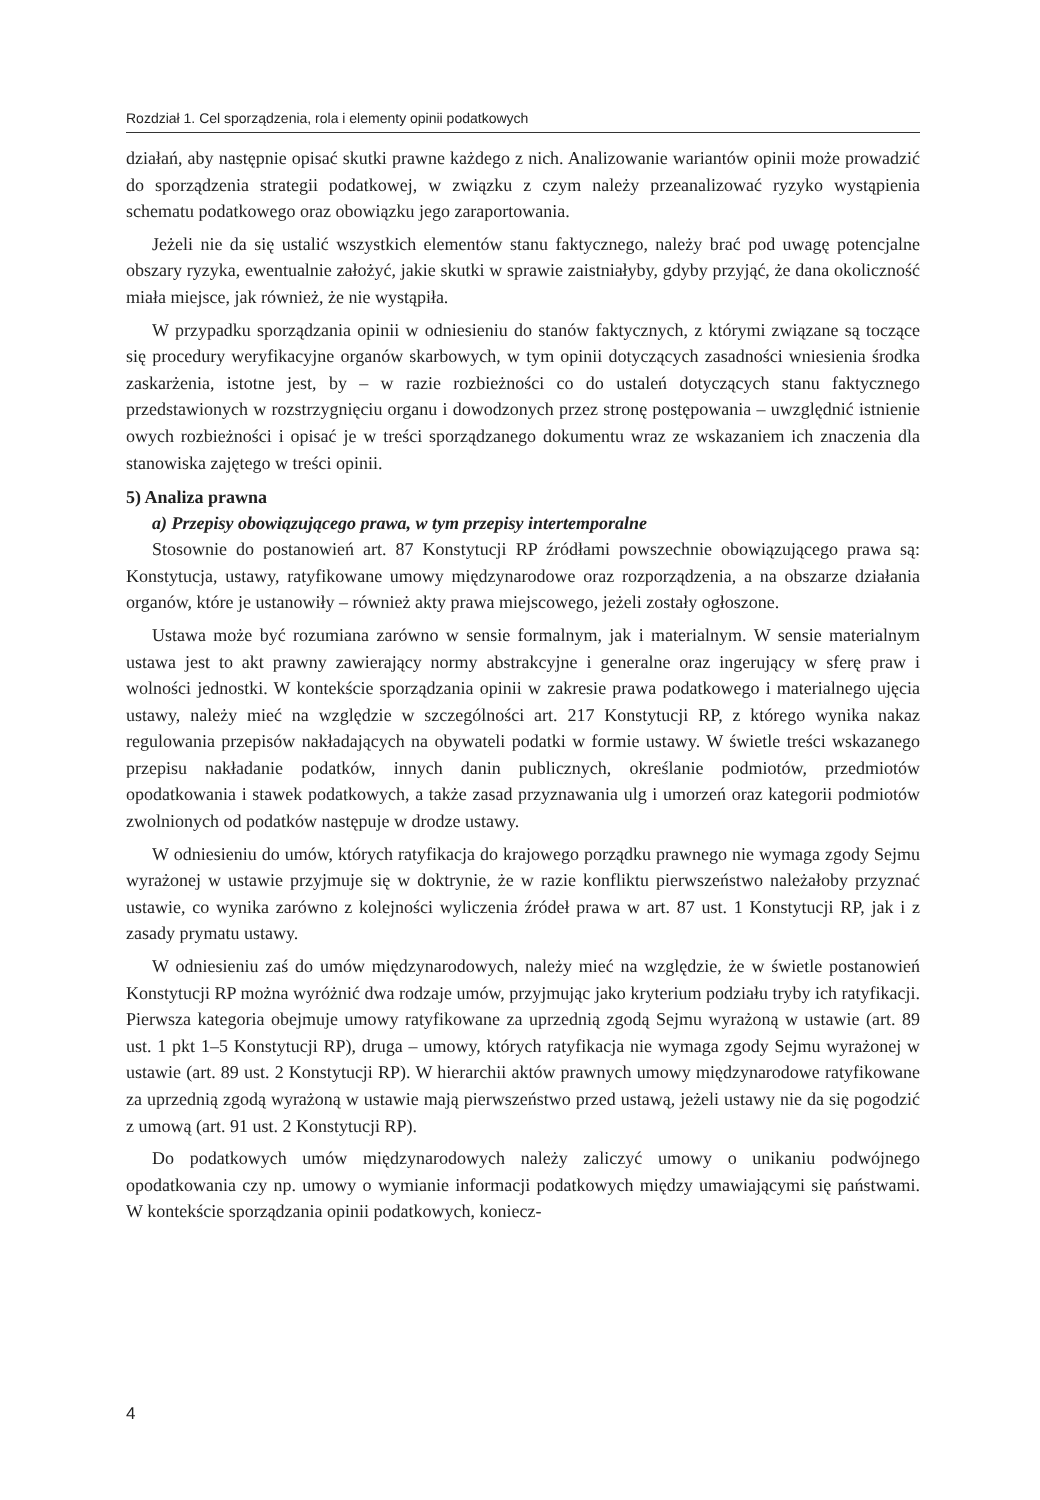Rozdział 1. Cel sporządzenia, rola i elementy opinii podatkowych
działań, aby następnie opisać skutki prawne każdego z nich. Analizowanie wariantów opinii może prowadzić do sporządzenia strategii podatkowej, w związku z czym należy przeanalizować ryzyko wystąpienia schematu podatkowego oraz obowiązku jego zaraportowania.
Jeżeli nie da się ustalić wszystkich elementów stanu faktycznego, należy brać pod uwagę potencjalne obszary ryzyka, ewentualnie założyć, jakie skutki w sprawie zaistniałyby, gdyby przyjąć, że dana okoliczność miała miejsce, jak również, że nie wystąpiła.
W przypadku sporządzania opinii w odniesieniu do stanów faktycznych, z którymi związane są toczące się procedury weryfikacyjne organów skarbowych, w tym opinii dotyczących zasadności wniesienia środka zaskarżenia, istotne jest, by – w razie rozbieżności co do ustaleń dotyczących stanu faktycznego przedstawionych w rozstrzygnięciu organu i dowodzonych przez stronę postępowania – uwzględnić istnienie owych rozbieżności i opisać je w treści sporządzanego dokumentu wraz ze wskazaniem ich znaczenia dla stanowiska zajętego w treści opinii.
5) Analiza prawna
a) Przepisy obowiązującego prawa, w tym przepisy intertemporalne
Stosownie do postanowień art. 87 Konstytucji RP źródłami powszechnie obowiązującego prawa są: Konstytucja, ustawy, ratyfikowane umowy międzynarodowe oraz rozporządzenia, a na obszarze działania organów, które je ustanowiły – również akty prawa miejscowego, jeżeli zostały ogłoszone.
Ustawa może być rozumiana zarówno w sensie formalnym, jak i materialnym. W sensie materialnym ustawa jest to akt prawny zawierający normy abstrakcyjne i generalne oraz ingerujący w sferę praw i wolności jednostki. W kontekście sporządzania opinii w zakresie prawa podatkowego i materialnego ujęcia ustawy, należy mieć na względzie w szczególności art. 217 Konstytucji RP, z którego wynika nakaz regulowania przepisów nakładających na obywateli podatki w formie ustawy. W świetle treści wskazanego przepisu nakładanie podatków, innych danin publicznych, określanie podmiotów, przedmiotów opodatkowania i stawek podatkowych, a także zasad przyznawania ulg i umorzeń oraz kategorii podmiotów zwolnionych od podatków następuje w drodze ustawy.
W odniesieniu do umów, których ratyfikacja do krajowego porządku prawnego nie wymaga zgody Sejmu wyrażonej w ustawie przyjmuje się w doktrynie, że w razie konfliktu pierwszeństwo należałoby przyznać ustawie, co wynika zarówno z kolejności wyliczenia źródeł prawa w art. 87 ust. 1 Konstytucji RP, jak i z zasady prymatu ustawy.
W odniesieniu zaś do umów międzynarodowych, należy mieć na względzie, że w świetle postanowień Konstytucji RP można wyróżnić dwa rodzaje umów, przyjmując jako kryterium podziału tryby ich ratyfikacji. Pierwsza kategoria obejmuje umowy ratyfikowane za uprzednią zgodą Sejmu wyrażoną w ustawie (art. 89 ust. 1 pkt 1–5 Konstytucji RP), druga – umowy, których ratyfikacja nie wymaga zgody Sejmu wyrażonej w ustawie (art. 89 ust. 2 Konstytucji RP). W hierarchii aktów prawnych umowy międzynarodowe ratyfikowane za uprzednią zgodą wyrażoną w ustawie mają pierwszeństwo przed ustawą, jeżeli ustawy nie da się pogodzić z umową (art. 91 ust. 2 Konstytucji RP).
Do podatkowych umów międzynarodowych należy zaliczyć umowy o unikaniu podwójnego opodatkowania czy np. umowy o wymianie informacji podatkowych między umawiającymi się państwami. W kontekście sporządzania opinii podatkowych, koniecz-
4